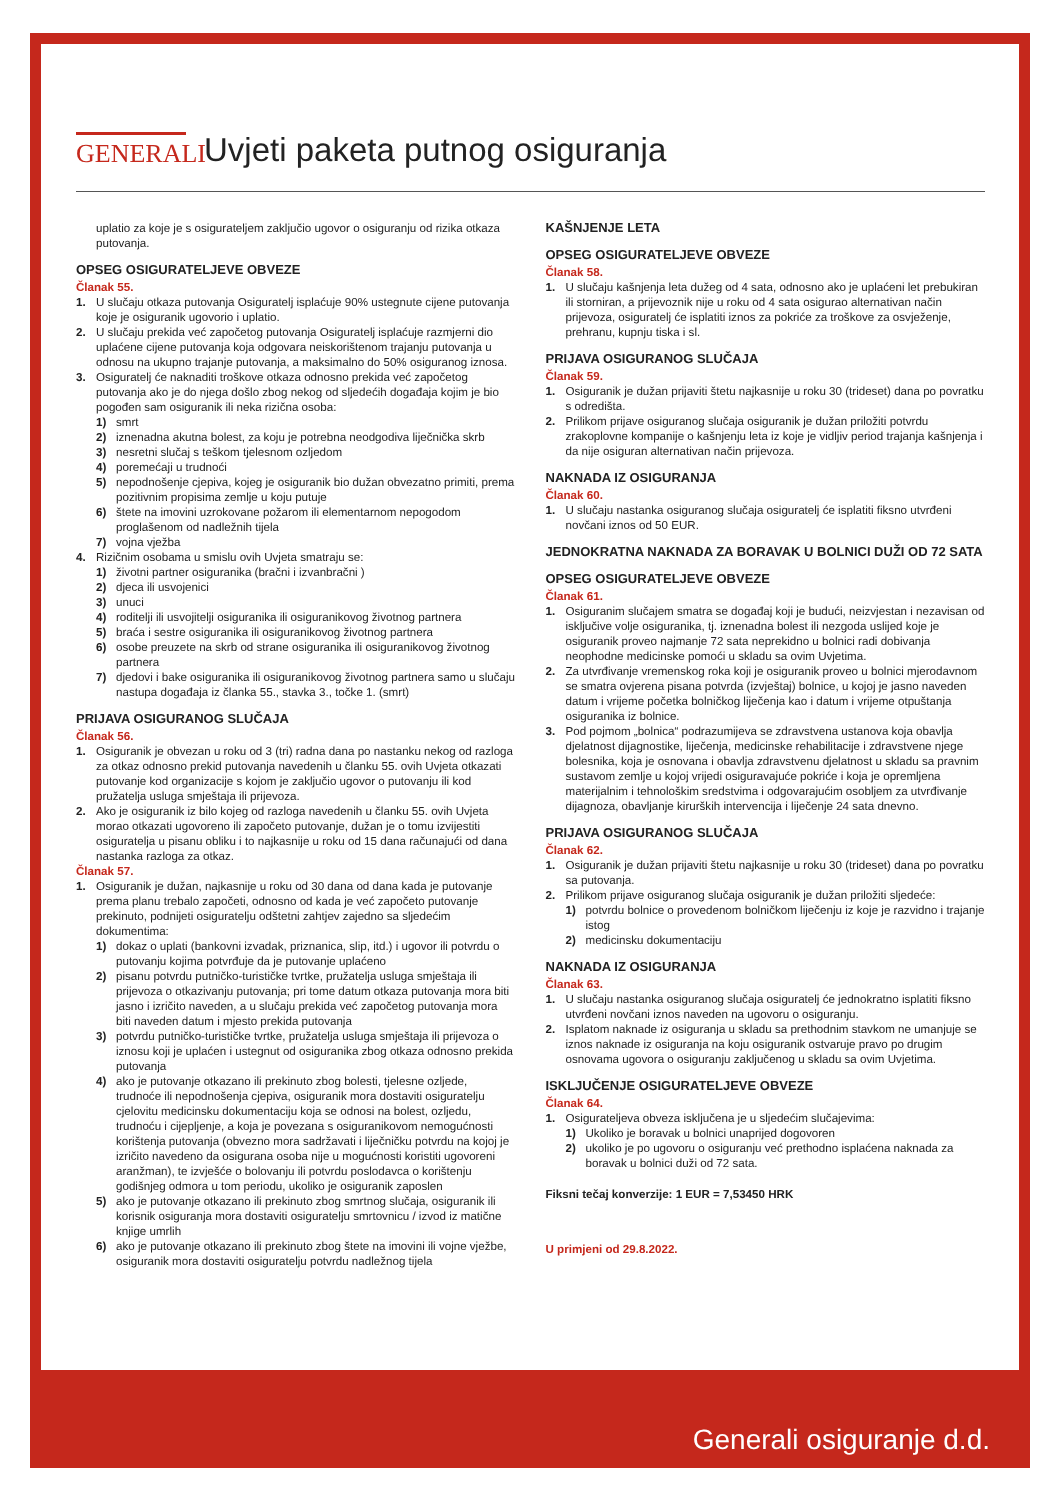GENERALI
Uvjeti paketa putnog osiguranja
uplatio za koje je s osigurateljem zaključio ugovor o osiguranju od rizika otkaza putovanja.
OPSEG OSIGURATELJEVE OBVEZE
Članak 55.
1. U slučaju otkaza putovanja Osiguratelj isplaćuje 90% ustegnute cijene putovanja koje je osiguranik ugovorio i uplatio.
2. U slučaju prekida već započetog putovanja Osiguratelj isplaćuje razmjerni dio uplaćene cijene putovanja koja odgovara neiskorištenom trajanju putovanja u odnosu na ukupno trajanje putovanja, a maksimalno do 50% osiguranog iznosa.
3. Osiguratelj će naknaditi troškove otkaza odnosno prekida već započetog putovanja ako je do njega došlo zbog nekog od sljedećih događaja kojim je bio pogođen sam osiguranik ili neka rizična osoba:
1) smrt
2) iznenadna akutna bolest, za koju je potrebna neodgodiva liječnička skrb
3) nesretni slučaj s teškom tjelesnom ozljedom
4) poremećaji u trudnoći
5) nepodnošenje cjepiva, kojeg je osiguranik bio dužan obvezatno primiti, prema pozitivnim propisima zemlje u koju putuje
6) štete na imovini uzrokovane požarom ili elementarnom nepogodom proglašenom od nadležnih tijela
7) vojna vježba
4. Rizičnim osobama u smislu ovih Uvjeta smatraju se:
1) životni partner osiguranika (bračni i izvanbračni )
2) djeca ili usvojenici
3) unuci
4) roditelji ili usvojitelji osiguranika ili osiguranikovog životnog partnera
5) braća i sestre osiguranika ili osiguranikovog životnog partnera
6) osobe preuzete na skrb od strane osiguranika ili osiguranikovog životnog partnera
7) djedovi i bake osiguranika ili osiguranikovog životnog partnera samo u slučaju nastupa događaja iz članka 55., stavka 3., točke 1. (smrt)
PRIJAVA OSIGURANOG SLUČAJA
Članak 56.
1. Osiguranik je obvezan u roku od 3 (tri) radna dana po nastanku nekog od razloga za otkaz odnosno prekid putovanja navedenih u članku 55. ovih Uvjeta otkazati putovanje kod organizacije s kojom je zaključio ugovor o putovanju ili kod pružatelja usluga smještaja ili prijevoza.
2. Ako je osiguranik iz bilo kojeg od razloga navedenih u članku 55. ovih Uvjeta morao otkazati ugovoreno ili započeto putovanje, dužan je o tomu izvijestiti osiguratelja u pisanu obliku i to najkasnije u roku od 15 dana računajući od dana nastanka razloga za otkaz.
Članak 57.
1. Osiguranik je dužan, najkasnije u roku od 30 dana od dana kada je putovanje prema planu trebalo započeti, odnosno od kada je već započeto putovanje prekinuto, podnijeti osiguratelju odštetni zahtjev zajedno sa sljedećim dokumentima:
1) dokaz o uplati (bankovni izvadak, priznanica, slip, itd.) i ugovor ili potvrdu o putovanju kojima potvrđuje da je putovanje uplaćeno
2) pisanu potvrdu putničko-turističke tvrtke, pružatelja usluga smještaja ili prijevoza o otkazivanju putovanja; pri tome datum otkaza putovanja mora biti jasno i izričito naveden, a u slučaju prekida već započetog putovanja mora biti naveden datum i mjesto prekida putovanja
3) potvrdu putničko-turističke tvrtke, pružatelja usluga smještaja ili prijevoza o iznosu koji je uplaćen i ustegnut od osiguranika zbog otkaza odnosno prekida putovanja
4) ako je putovanje otkazano ili prekinuto zbog bolesti, tjelesne ozljede, trudnoće ili nepodnošenja cjepiva, osiguranik mora dostaviti osiguratelju cjelovitu medicinsku dokumentaciju koja se odnosi na bolest, ozljedu, trudnoću i cijepljenje, a koja je povezana s osiguranikovom nemogućnosti korištenja putovanja (obvezno mora sadržavati i liječničku potvrdu na kojoj je izričito navedeno da osigurana osoba nije u mogućnosti koristiti ugovoreni aranžman), te izvješće o bolovanju ili potvrdu poslodavca o korištenju godišnjeg odmora u tom periodu, ukoliko je osiguranik zaposlen
5) ako je putovanje otkazano ili prekinuto zbog smrtnog slučaja, osiguranik ili korisnik osiguranja mora dostaviti osiguratelju smrtovnicu / izvod iz matične knjige umrlih
6) ako je putovanje otkazano ili prekinuto zbog štete na imovini ili vojne vježbe, osiguranik mora dostaviti osiguratelju potvrdu nadležnog tijela
KAŠNJENJE LETA
OPSEG OSIGURATELJEVE OBVEZE
Članak 58.
1. U slučaju kašnjenja leta dužeg od 4 sata, odnosno ako je uplaćeni let prebukiran ili storniran, a prijevoznik nije u roku od 4 sata osigurao alternativan način prijevoza, osiguratelj će isplatiti iznos za pokriće za troškove za osvježenje, prehranu, kupnju tiska i sl.
PRIJAVA OSIGURANOG SLUČAJA
Članak 59.
1. Osiguranik je dužan prijaviti štetu najkasnije u roku 30 (trideset) dana po povratku s odredišta.
2. Prilikom prijave osiguranog slučaja osiguranik je dužan priložiti potvrdu zrakoplovne kompanije o kašnjenju leta iz koje je vidljiv period trajanja kašnjenja i da nije osiguran alternativan način prijevoza.
NAKNADA IZ OSIGURANJA
Članak 60.
1. U slučaju nastanka osiguranog slučaja osiguratelj će isplatiti fiksno utvrđeni novčani iznos od 50 EUR.
JEDNOKRATNA NAKNADA ZA BORAVAK U BOLNICI DUŽI OD 72 SATA
OPSEG OSIGURATELJEVE OBVEZE
Članak 61.
1. Osiguranim slučajem smatra se događaj koji je budući, neizvjestan i nezavisan od isključive volje osiguranika, tj. iznenadna bolest ili nezgoda uslijed koje je osiguranik proveo najmanje 72 sata neprekidno u bolnici radi dobivanja neophodne medicinske pomoći u skladu sa ovim Uvjetima.
2. Za utvrđivanje vremenskog roka koji je osiguranik proveo u bolnici mjerodavnom se smatra ovjerena pisana potvrda (izvještaj) bolnice, u kojoj je jasno naveden datum i vrijeme početka bolničkog liječenja kao i datum i vrijeme otpuštanja osiguranika iz bolnice.
3. Pod pojmom „bolnica“ podrazumijeva se zdravstvena ustanova koja obavlja djelatnost dijagnostike, liječenja, medicinske rehabilitacije i zdravstvene njege bolesnika, koja je osnovana i obavlja zdravstvenu djelatnost u skladu sa pravnim sustavom zemlje u kojoj vrijedi osiguravajuće pokriće i koja je opremljena materijalnim i tehnološkim sredstvima i odgovarajućim osobljem za utvrđivanje dijagnoza, obavljanje kirurških intervencija i liječenje 24 sata dnevno.
PRIJAVA OSIGURANOG SLUČAJA
Članak 62.
1. Osiguranik je dužan prijaviti štetu najkasnije u roku 30 (trideset) dana po povratku sa putovanja.
2. Prilikom prijave osiguranog slučaja osiguranik je dužan priložiti sljedeće:
1) potvrdu bolnice o provedenom bolničkom liječenju iz koje je razvidno i trajanje istog
2) medicinsku dokumentaciju
NAKNADA IZ OSIGURANJA
Članak 63.
1. U slučaju nastanka osiguranog slučaja osiguratelj će jednokratno isplatiti fiksno utvrđeni novčani iznos naveden na ugovoru o osiguranju.
2. Isplatom naknade iz osiguranja u skladu sa prethodnim stavkom ne umanjuje se iznos naknade iz osiguranja na koju osiguranik ostvaruje pravo po drugim osnovama ugovora o osiguranju zaključenog u skladu sa ovim Uvjetima.
ISKLJUČENJE OSIGURATELJEVE OBVEZE
Članak 64.
1. Osigurateljeva obveza isključena je u sljedećim slučajevima:
1) Ukoliko je boravak u bolnici unaprijed dogovoren
2) ukoliko je po ugovoru o osiguranju već prethodno isplaćena naknada za boravak u bolnici duži od 72 sata.
Fiksni tečaj konverzije: 1 EUR = 7,53450 HRK
U primjeni od 29.8.2022.
Generali osiguranje d.d.